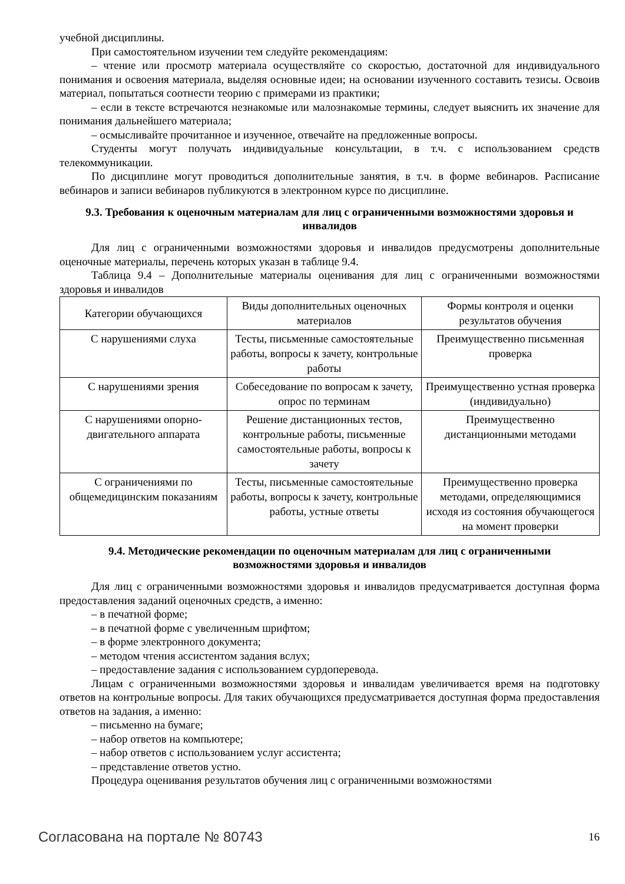учебной дисциплины.
При самостоятельном изучении тем следуйте рекомендациям:
– чтение или просмотр материала осуществляйте со скоростью, достаточной для индивидуального понимания и освоения материала, выделяя основные идеи; на основании изученного составить тезисы. Освоив материал, попытаться соотнести теорию с примерами из практики;
– если в тексте встречаются незнакомые или малознакомые термины, следует выяснить их значение для понимания дальнейшего материала;
– осмысливайте прочитанное и изученное, отвечайте на предложенные вопросы.
Студенты могут получать индивидуальные консультации, в т.ч. с использованием средств телекоммуникации.
По дисциплине могут проводиться дополнительные занятия, в т.ч. в форме вебинаров. Расписание вебинаров и записи вебинаров публикуются в электронном курсе по дисциплине.
9.3. Требования к оценочным материалам для лиц с ограниченными возможностями здоровья и инвалидов
Для лиц с ограниченными возможностями здоровья и инвалидов предусмотрены дополнительные оценочные материалы, перечень которых указан в таблице 9.4.
Таблица 9.4 – Дополнительные материалы оценивания для лиц с ограниченными возможностями здоровья и инвалидов
| Категории обучающихся | Виды дополнительных оценочных материалов | Формы контроля и оценки результатов обучения |
| С нарушениями слуха | Тесты, письменные самостоятельные работы, вопросы к зачету, контрольные работы | Преимущественно письменная проверка |
| С нарушениями зрения | Собеседование по вопросам к зачету, опрос по терминам | Преимущественно устная проверка (индивидуально) |
| С нарушениями опорно-двигательного аппарата | Решение дистанционных тестов, контрольные работы, письменные самостоятельные работы, вопросы к зачету | Преимущественно дистанционными методами |
| С ограничениями по общемедицинским показаниям | Тесты, письменные самостоятельные работы, вопросы к зачету, контрольные работы, устные ответы | Преимущественно проверка методами, определяющимися исходя из состояния обучающегося на момент проверки |
9.4. Методические рекомендации по оценочным материалам для лиц с ограниченными возможностями здоровья и инвалидов
Для лиц с ограниченными возможностями здоровья и инвалидов предусматривается доступная форма предоставления заданий оценочных средств, а именно:
– в печатной форме;
– в печатной форме с увеличенным шрифтом;
– в форме электронного документа;
– методом чтения ассистентом задания вслух;
– предоставление задания с использованием сурдоперевода.
Лицам с ограниченными возможностями здоровья и инвалидам увеличивается время на подготовку ответов на контрольные вопросы. Для таких обучающихся предусматривается доступная форма предоставления ответов на задания, а именно:
– письменно на бумаге;
– набор ответов на компьютере;
– набор ответов с использованием услуг ассистента;
– представление ответов устно.
Процедура оценивания результатов обучения лиц с ограниченными возможностями
Согласована на портале № 80743 16